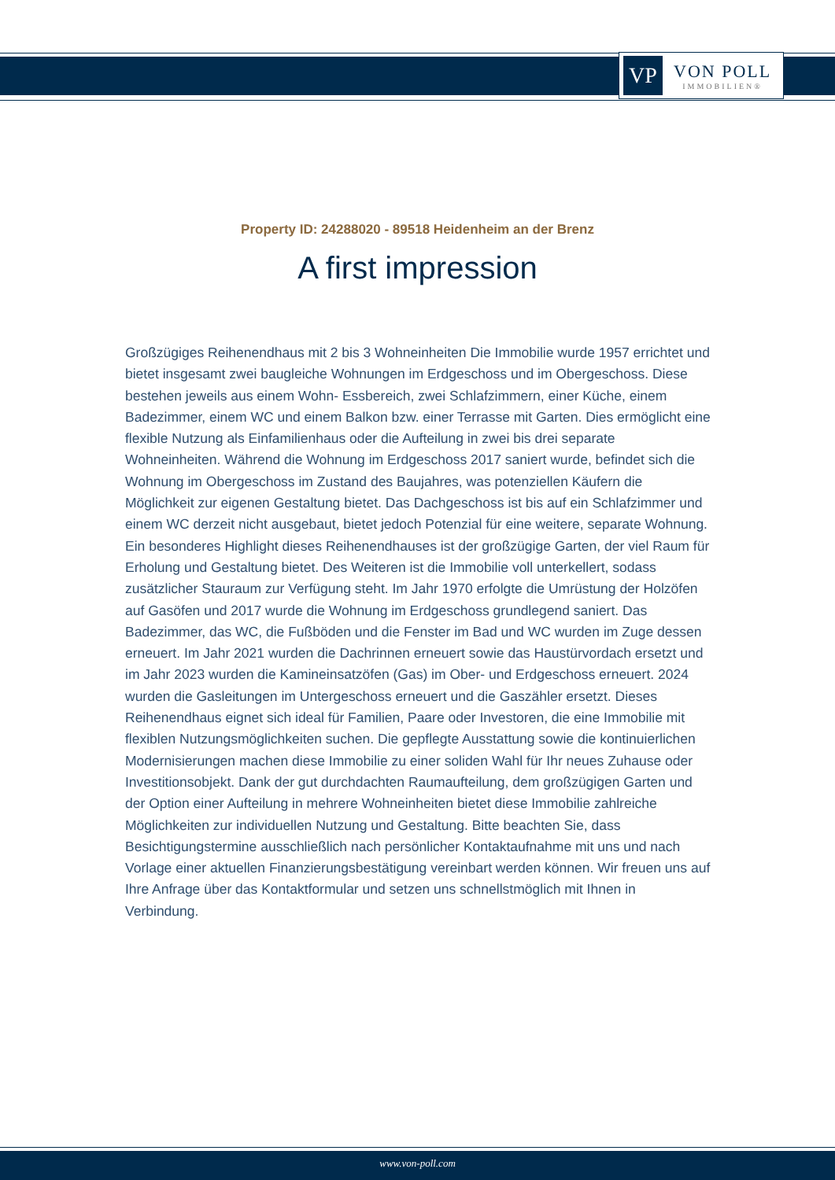VP
VON POLL
IMMOBILIEN®
Property ID: 24288020 - 89518 Heidenheim an der Brenz
A first impression
Großzügiges Reihenendhaus mit 2 bis 3 Wohneinheiten Die Immobilie wurde 1957 errichtet und bietet insgesamt zwei baugleiche Wohnungen im Erdgeschoss und im Obergeschoss. Diese bestehen jeweils aus einem Wohn- Essbereich, zwei Schlafzimmern, einer Küche, einem Badezimmer, einem WC und einem Balkon bzw. einer Terrasse mit Garten. Dies ermöglicht eine flexible Nutzung als Einfamilienhaus oder die Aufteilung in zwei bis drei separate Wohneinheiten. Während die Wohnung im Erdgeschoss 2017 saniert wurde, befindet sich die Wohnung im Obergeschoss im Zustand des Baujahres, was potenziellen Käufern die Möglichkeit zur eigenen Gestaltung bietet. Das Dachgeschoss ist bis auf ein Schlafzimmer und einem WC derzeit nicht ausgebaut, bietet jedoch Potenzial für eine weitere, separate Wohnung. Ein besonderes Highlight dieses Reihenendhauses ist der großzügige Garten, der viel Raum für Erholung und Gestaltung bietet. Des Weiteren ist die Immobilie voll unterkellert, sodass zusätzlicher Stauraum zur Verfügung steht. Im Jahr 1970 erfolgte die Umrüstung der Holzöfen auf Gasöfen und 2017 wurde die Wohnung im Erdgeschoss grundlegend saniert. Das Badezimmer, das WC, die Fußböden und die Fenster im Bad und WC wurden im Zuge dessen erneuert. Im Jahr 2021 wurden die Dachrinnen erneuert sowie das Haustürvordach ersetzt und im Jahr 2023 wurden die Kamineinsatzöfen (Gas) im Ober- und Erdgeschoss erneuert. 2024 wurden die Gasleitungen im Untergeschoss erneuert und die Gaszähler ersetzt. Dieses Reihenendhaus eignet sich ideal für Familien, Paare oder Investoren, die eine Immobilie mit flexiblen Nutzungsmöglichkeiten suchen. Die gepflegte Ausstattung sowie die kontinuierlichen Modernisierungen machen diese Immobilie zu einer soliden Wahl für Ihr neues Zuhause oder Investitionsobjekt. Dank der gut durchdachten Raumaufteilung, dem großzügigen Garten und der Option einer Aufteilung in mehrere Wohneinheiten bietet diese Immobilie zahlreiche Möglichkeiten zur individuellen Nutzung und Gestaltung. Bitte beachten Sie, dass Besichtigungstermine ausschließlich nach persönlicher Kontaktaufnahme mit uns und nach Vorlage einer aktuellen Finanzierungsbestätigung vereinbart werden können. Wir freuen uns auf Ihre Anfrage über das Kontaktformular und setzen uns schnellstmöglich mit Ihnen in Verbindung.
www.von-poll.com